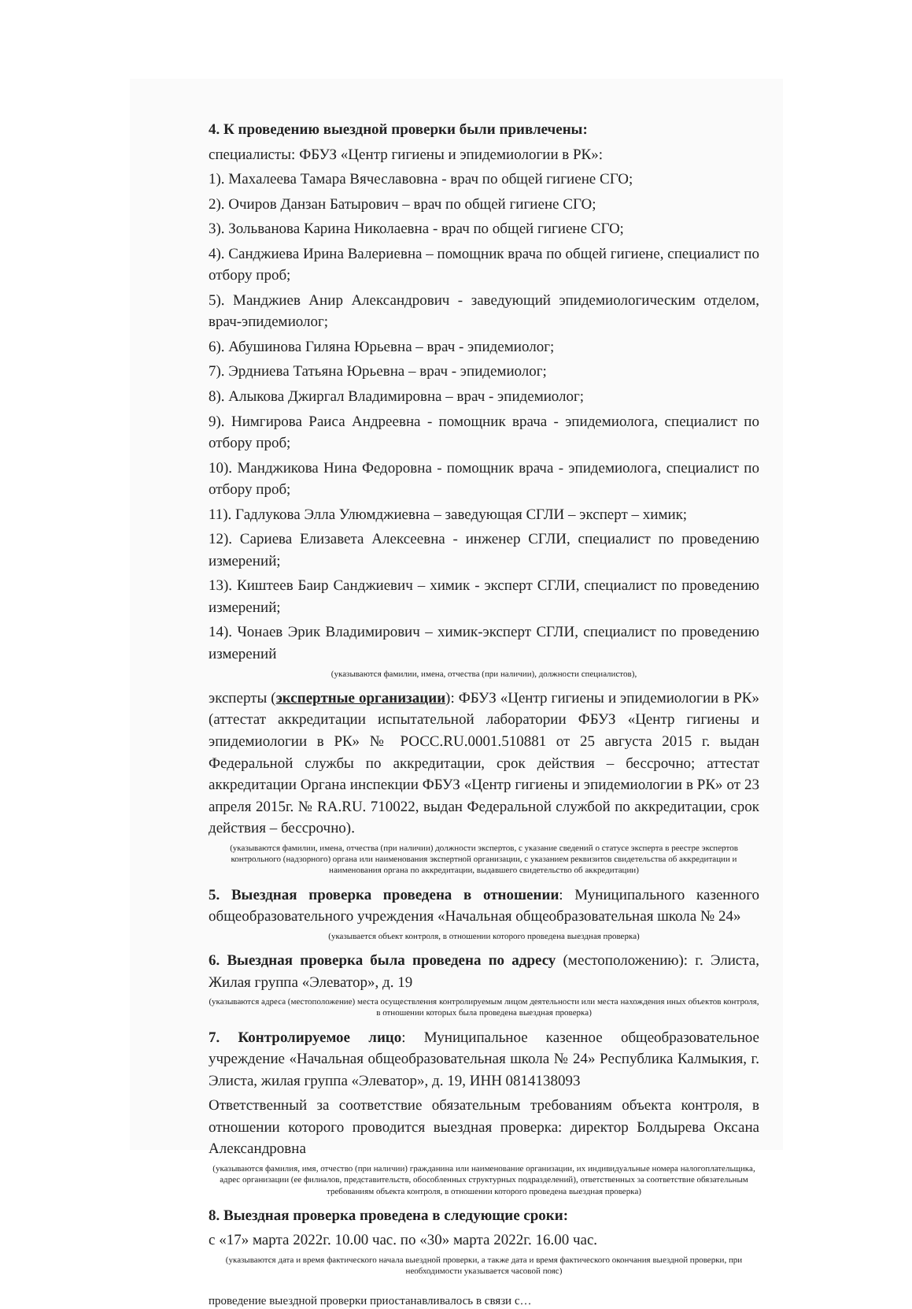4. К проведению выездной проверки были привлечены:
специалисты: ФБУЗ «Центр гигиены и эпидемиологии в РК»:
1). Махалеева Тамара Вячеславовна - врач по общей гигиене СГО;
2). Очиров Данзан Батырович – врач по общей гигиене СГО;
3). Зольванова Карина Николаевна - врач по общей гигиене СГО;
4). Санджиева Ирина Валериевна – помощник врача по общей гигиене, специалист по отбору проб;
5). Манджиев Анир Александрович - заведующий эпидемиологическим отделом, врач-эпидемиолог;
6). Абушинова Гиляна Юрьевна – врач - эпидемиолог;
7). Эрдниева Татьяна Юрьевна – врач - эпидемиолог;
8). Алыкова Джиргал Владимировна – врач - эпидемиолог;
9). Нимгирова Раиса Андреевна - помощник врача - эпидемиолога, специалист по отбору проб;
10). Манджикова Нина Федоровна - помощник врача - эпидемиолога, специалист по отбору проб;
11). Гадлукова Элла Улюмджиевна – заведующая СГЛИ – эксперт – химик;
12). Сариева Елизавета Алексеевна - инженер СГЛИ, специалист по проведению измерений;
13). Киштеев Баир Санджиевич – химик - эксперт СГЛИ, специалист по проведению измерений;
14). Чонаев Эрик Владимирович – химик-эксперт СГЛИ, специалист по проведению измерений
(указываются фамилии, имена, отчества (при наличии), должности специалистов),
эксперты (экспертные организации): ФБУЗ «Центр гигиены и эпидемиологии в РК» (аттестат аккредитации испытательной лаборатории ФБУЗ «Центр гигиены и эпидемиологии в РК» № РОСС.RU.0001.510881 от 25 августа 2015 г. выдан Федеральной службы по аккредитации, срок действия – бессрочно; аттестат аккредитации Органа инспекции ФБУЗ «Центр гигиены и эпидемиологии в РК» от 23 апреля 2015г. № RA.RU. 710022, выдан Федеральной службой по аккредитации, срок действия – бессрочно).
(указываются фамилии, имена, отчества (при наличии) должности экспертов, с указание сведений о статусе эксперта в реестре экспертов контрольного (надзорного) органа или наименования экспертной организации, с указанием реквизитов свидетельства об аккредитации и наименования органа по аккредитации, выдавшего свидетельство об аккредитации)
5. Выездная проверка проведена в отношении: Муниципального казенного общеобразовательного учреждения «Начальная общеобразовательная школа № 24»
(указывается объект контроля, в отношении которого проведена выездная проверка)
6. Выездная проверка была проведена по адресу (местоположению): г. Элиста, Жилая группа «Элеватор», д. 19
(указываются адреса (местоположение) места осуществления контролируемым лицом деятельности или места нахождения иных объектов контроля, в отношении которых была проведена выездная проверка)
7. Контролируемое лицо: Муниципальное казенное общеобразовательное учреждение «Начальная общеобразовательная школа № 24» Республика Калмыкия, г. Элиста, жилая группа «Элеватор», д. 19, ИНН 0814138093
Ответственный за соответствие обязательным требованиям объекта контроля, в отношении которого проводится выездная проверка: директор Болдырева Оксана Александровна
(указываются фамилия, имя, отчество (при наличии) гражданина или наименование организации, их индивидуальные номера налогоплательщика, адрес организации (ее филиалов, представительств, обособленных структурных подразделений), ответственных за соответствие обязательным требованиям объекта контроля, в отношении которого проведена выездная проверка)
8. Выездная проверка проведена в следующие сроки:
с «17» марта 2022г. 10.00 час. по «30» марта 2022г. 16.00 час.
(указываются дата и время фактического начала выездной проверки, а также дата и время фактического окончания выездной проверки, при необходимости указывается часовой пояс)
проведение выездной проверки приостанавливалось в связи с…